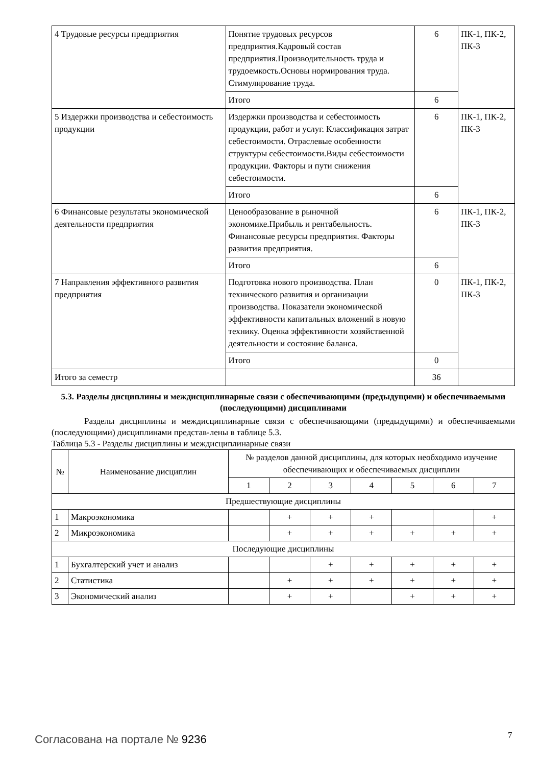| 4 Трудовые ресурсы предприятия | Понятие трудовых ресурсов предприятия.Кадровый состав предприятия.Производительность труда и трудоемкость.Основы нормирования труда. Стимулирование труда. | 6 | ПК-1, ПК-2, ПК-3 |
| | Итого | 6 | |
| 5 Издержки производства и себестоимость продукции | Издержки производства и себестоимость продукции, работ и услуг. Классификация затрат себестоимости. Отраслевые особенности структуры себестоимости.Виды себестоимости продукции. Факторы и пути снижения себестоимости. | 6 | ПК-1, ПК-2, ПК-3 |
| | Итого | 6 | |
| 6 Финансовые результаты экономической деятельности предприятия | Ценообразование в рыночной экономике.Прибыль и рентабельность. Финансовые ресурсы предприятия. Факторы развития предприятия. | 6 | ПК-1, ПК-2, ПК-3 |
| | Итого | 6 | |
| 7 Направления эффективного развития предприятия | Подготовка нового производства. План технического развития и организации производства. Показатели экономической эффективности капитальных вложений в новую технику. Оценка эффективности хозяйственной деятельности и состояние баланса. | 0 | ПК-1, ПК-2, ПК-3 |
| | Итого | 0 | |
| Итого за семестр | | 36 | |
5.3. Разделы дисциплины и междисциплинарные связи с обеспечивающими (предыдущими) и обеспечиваемыми (последующими) дисциплинами
Разделы дисциплины и междисциплинарные связи с обеспечивающими (предыдущими) и обеспечиваемыми (последующими) дисциплинами представ-лены в таблице 5.3.
Таблица 5.3 - Разделы дисциплины и междисциплинарные связи
| № | Наименование дисциплин | № разделов данной дисциплины, для которых необходимо изучение обеспечивающих и обеспечиваемых дисциплин | | | | | | |
| --- | --- | --- | --- | --- | --- | --- | --- | --- |
| | | 1 | 2 | 3 | 4 | 5 | 6 | 7 |
| Предшествующие дисциплины | | | | | | | | |
| 1 | Макроэкономика | | + | + | + | | | + |
| 2 | Микроэкономика | | + | + | + | + | + | + |
| Последующие дисциплины | | | | | | | | |
| 1 | Бухгалтерский учет и анализ | | | + | + | + | + | + |
| 2 | Статистика | | + | + | + | + | + | + |
| 3 | Экономический анализ | | + | + | | + | + | + |
Согласована на портале № 9236 7